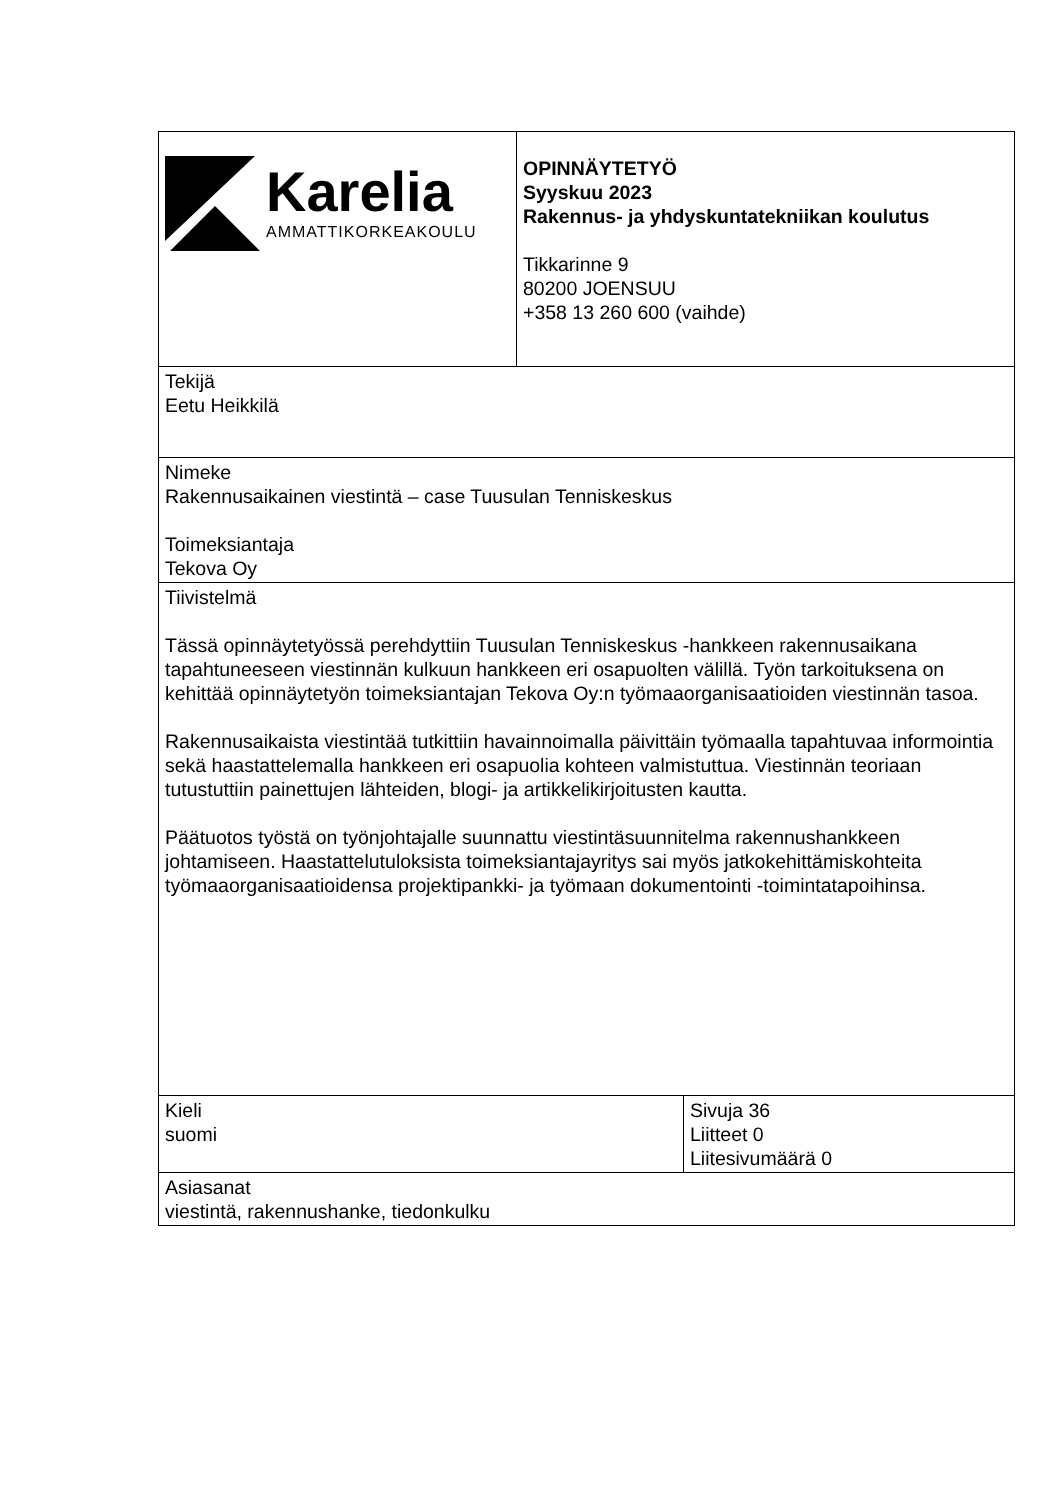| Karelia AMMATTIKORKEAKOULU | OPINNÄYTETYÖ Syyskuu 2023 Rakennus- ja yhdyskuntatekniikan koulutus Tikkarinne 9 80200 JOENSUU +358 13 260 600 (vaihde) | |
| Tekijä Eetu Heikkilä | | |
| Nimeke Rakennusaikainen viestintä – case Tuusulan Tenniskeskus Toimeksiantaja Tekova Oy | | |
| Tiivistelmä Tässä opinnäytetyössä perehdyttiin Tuusulan Tenniskeskus -hankkeen rakennusaikana tapahtuneeseen viestinnän kulkuun hankkeen eri osapuolten välillä. Työn tarkoituksena on kehittää opinnäytetyön toimeksiantajan Tekova Oy:n työmaaorganisaatioiden viestinnän tasoa. Rakennusaikaista viestintää tutkittiin havainnoimalla päivittäin työmaalla tapahtuvaa informointia sekä haastattelemalla hankkeen eri osapuolia kohteen valmistuttua. Viestinnän teoriaan tutustuttiin painettujen lähteiden, blogi- ja artikkelikirjoitusten kautta. Päätuotos työstä on työnjohtajalle suunnattu viestintäsuunnitelma rakennushankkeen johtamiseen. Haastattelutuloksista toimeksiantajayritys sai myös jatkokehittämiskohteita työmaaorganisaatioidensa projektipankki- ja työmaan dokumentointi -toimintatapoihinsa. | | |
| Kieli suomi | | Sivuja 36 Liitteet 0 Liitesivumäärä 0 |
| Asiasanat viestintä, rakennushanke, tiedonkulku | | |